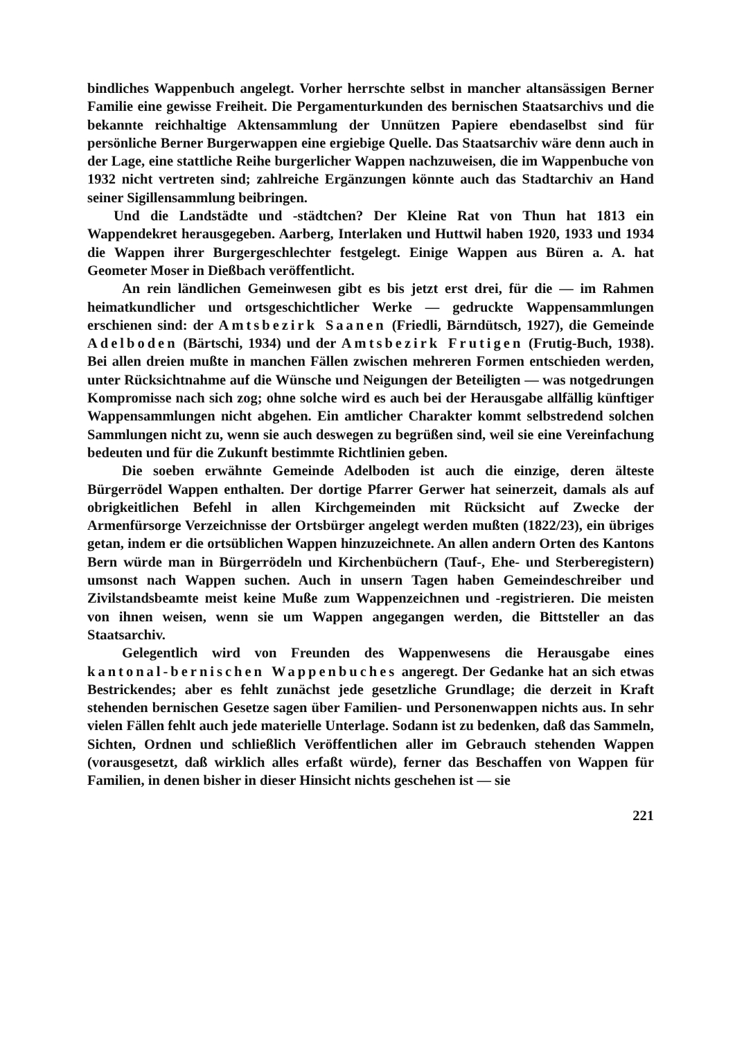bindliches Wappenbuch angelegt. Vorher herrschte selbst in mancher altansässigen Berner Familie eine gewisse Freiheit. Die Pergamenturkunden des bernischen Staatsarchivs und die bekannte reichhaltige Aktensammlung der Unnützen Papiere ebendaselbst sind für persönliche Berner Burgerwappen eine ergiebige Quelle. Das Staatsarchiv wäre denn auch in der Lage, eine stattliche Reihe burgerlicher Wappen nachzuweisen, die im Wappenbuche von 1932 nicht vertreten sind; zahlreiche Ergänzungen könnte auch das Stadtarchiv an Hand seiner Sigillensammlung beibringen.
Und die Landstädte und -städtchen? Der Kleine Rat von Thun hat 1813 ein Wappendekret herausgegeben. Aarberg, Interlaken und Huttwil haben 1920, 1933 und 1934 die Wappen ihrer Burgergeschlechter festgelegt. Einige Wappen aus Büren a. A. hat Geometer Moser in Dießbach veröffentlicht.
An rein ländlichen Gemeinwesen gibt es bis jetzt erst drei, für die — im Rahmen heimatkundlicher und ortsgeschichtlicher Werke — gedruckte Wappensammlungen erschienen sind: der Amtsbezirk Saanen (Friedli, Bärndütsch, 1927), die Gemeinde Adelboden (Bärtschi, 1934) und der Amtsbezirk Frutigen (Frutig-Buch, 1938). Bei allen dreien mußte in manchen Fällen zwischen mehreren Formen entschieden werden, unter Rücksichtnahme auf die Wünsche und Neigungen der Beteiligten — was notgedrungen Kompromisse nach sich zog; ohne solche wird es auch bei der Herausgabe allfällig künftiger Wappensammlungen nicht abgehen. Ein amtlicher Charakter kommt selbstredend solchen Sammlungen nicht zu, wenn sie auch deswegen zu begrüßen sind, weil sie eine Vereinfachung bedeuten und für die Zukunft bestimmte Richtlinien geben.
Die soeben erwähnte Gemeinde Adelboden ist auch die einzige, deren älteste Bürgerrödel Wappen enthalten. Der dortige Pfarrer Gerwer hat seinerzeit, damals als auf obrigkeitlichen Befehl in allen Kirchgemeinden mit Rücksicht auf Zwecke der Armenfürsorge Verzeichnisse der Ortsbürger angelegt werden mußten (1822/23), ein übriges getan, indem er die ortsüblichen Wappen hinzuzeichnete. An allen andern Orten des Kantons Bern würde man in Bürgerrödeln und Kirchenbüchern (Tauf-, Ehe- und Sterberegistern) umsonst nach Wappen suchen. Auch in unsern Tagen haben Gemeindeschreiber und Zivilstandsbeamte meist keine Muße zum Wappenzeichnen und -registrieren. Die meisten von ihnen weisen, wenn sie um Wappen angegangen werden, die Bittsteller an das Staatsarchiv.
Gelegentlich wird von Freunden des Wappenwesens die Herausgabe eines kantonal-bernischen Wappenbuches angeregt. Der Gedanke hat an sich etwas Bestrickendes; aber es fehlt zunächst jede gesetzliche Grundlage; die derzeit in Kraft stehenden bernischen Gesetze sagen über Familien- und Personenwappen nichts aus. In sehr vielen Fällen fehlt auch jede materielle Unterlage. Sodann ist zu bedenken, daß das Sammeln, Sichten, Ordnen und schließlich Veröffentlichen aller im Gebrauch stehenden Wappen (vorausgesetzt, daß wirklich alles erfaßt würde), ferner das Beschaffen von Wappen für Familien, in denen bisher in dieser Hinsicht nichts geschehen ist — sie
221